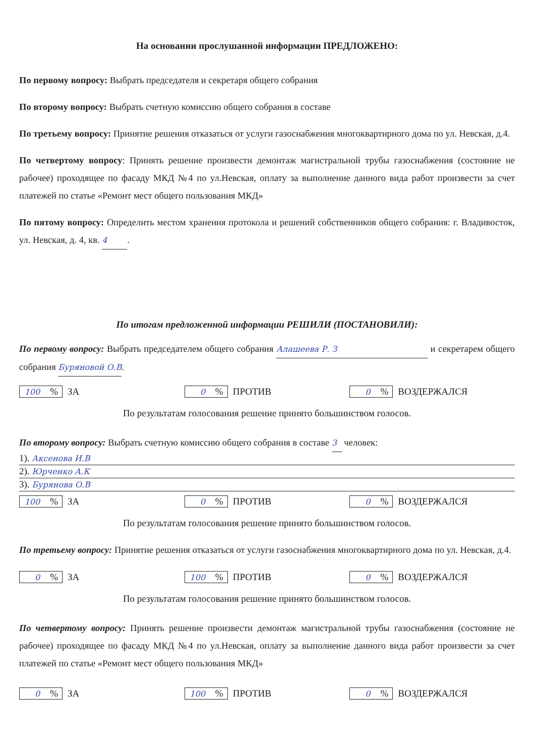На основании прослушанной информации ПРЕДЛОЖЕНО:
По первому вопросу: Выбрать председателя и секретаря общего собрания
По второму вопросу: Выбрать счетную комиссию общего собрания в составе
По третьему вопросу: Принятие решения отказаться от услуги газоснабжения многоквартирного дома по ул. Невская, д.4.
По четвертому вопросу: Принять решение произвести демонтаж магистральной трубы газоснабжения (состояние не рабочее) проходящее по фасаду МКД №4 по ул.Невская, оплату за выполнение данного вида работ произвести за счет платежей по статье «Ремонт мест общего пользования МКД»
По пятому вопросу: Определить местом хранения протокола и решений собственников общего собрания: г. Владивосток, ул. Невская, д. 4, кв. 4.
По итогам предложенной информации РЕШИЛИ (ПОСТАНОВИЛИ):
По первому вопросу: Выбрать председателем общего собрания Алашеева Р. З и секретарем общего собрания Буряновой О.В.
100% ЗА
0% ПРОТИВ
0% ВОЗДЕРЖАЛСЯ
По результатам голосования решение принято большинством голосов.
По второму вопросу: Выбрать счетную комиссию общего собрания в составе 3 человек:
1). Аксенова И.В
2). Юрченко А.К
3). Бурянова О.В
100% ЗА
0% ПРОТИВ
0% ВОЗДЕРЖАЛСЯ
По результатам голосования решение принято большинством голосов.
По третьему вопросу: Принятие решения отказаться от услуги газоснабжения многоквартирного дома по ул. Невская, д.4.
0% ЗА
100% ПРОТИВ
0% ВОЗДЕРЖАЛСЯ
По результатам голосования решение принято большинством голосов.
По четвертому вопросу: Принять решение произвести демонтаж магистральной трубы газоснабжения (состояние не рабочее) проходящее по фасаду МКД №4 по ул.Невская, оплату за выполнение данного вида работ произвести за счет платежей по статье «Ремонт мест общего пользования МКД»
0% ЗА
100% ПРОТИВ
0% ВОЗДЕРЖАЛСЯ